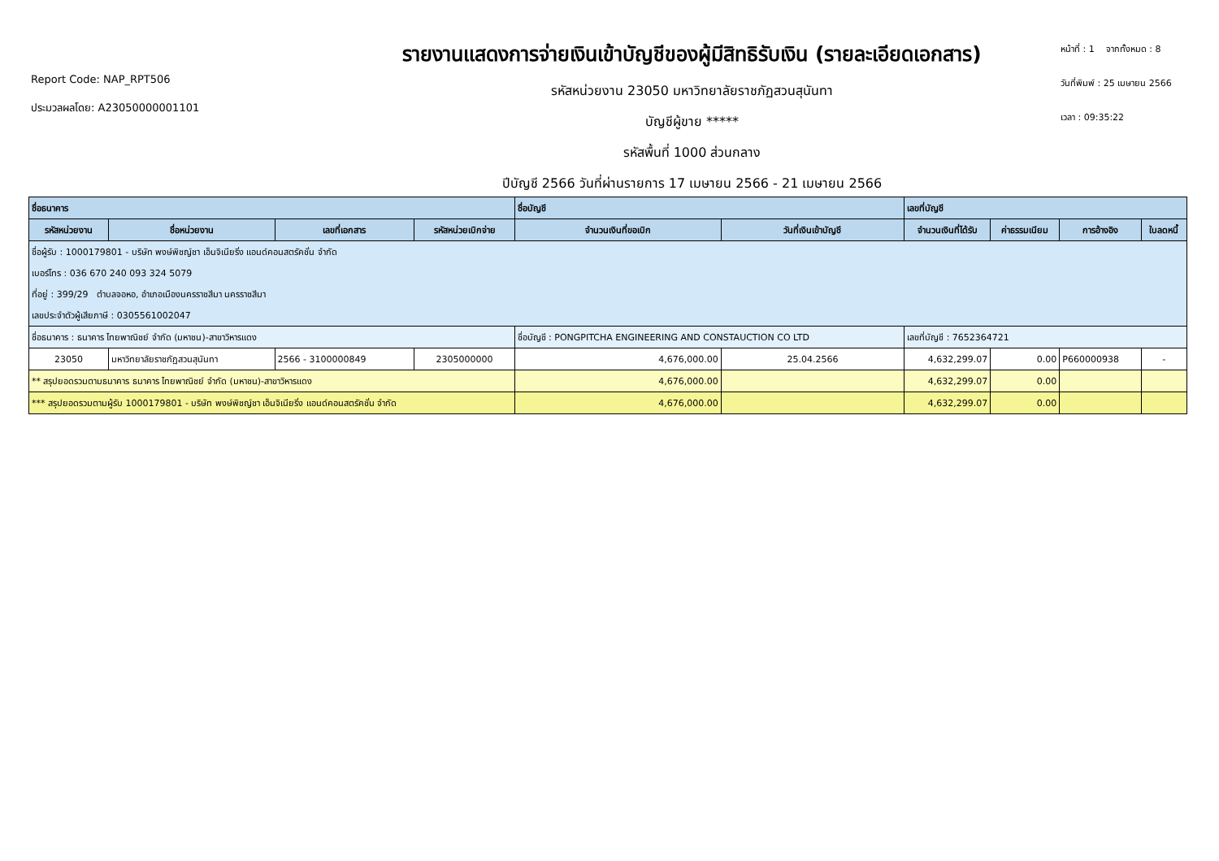Report Code: NAP_RPT506
ประมวลผลโดย: A23050000001101
รายงานแสดงการจ่ายเงินเข้าบัญชีของผู้มีสิทธิรับเงิน (รายละเอียดเอกสาร)
รหัสหน่วยงาน 23050 มหาวิทยาลัยราชภัฏสวนสุนันทา
บัญชีผู้ขาย *****
รหัสพื้นที่ 1000 ส่วนกลาง
ปีบัญชี 2566 วันที่ผ่านรายการ 17 เมษายน 2566 - 21 เมษายน 2566
หน้าที่ : 1 จากทั้งหมด : 8
วันที่พิมพ์ : 25 เมษายน 2566
เวลา : 09:35:22
| ชื่อธนาคาร | | | | ชื่อบัญชี | | เลขที่บัญชี | | | |
| --- | --- | --- | --- | --- | --- | --- | --- | --- | --- |
| รหัสหน่วยงาน | ชื่อหน่วยงาน | เลขที่เอกสาร | รหัสหน่วยเบิกจ่าย | จำนวนเงินที่ขอเบิก | วันที่เงินเข้าบัญชี | จำนวนเงินที่ได้รับ | ค่าธรรมเนียม | การอ้างอิง | ใบลดหนี้ |
| ชื่อผู้รับ : 1000179801 - บริษัท พงษ์พิชญ์ชา เอ็นจิเนียริ่ง แอนด์คอนสตรัคชั่น จำกัด | | | | | | | | | |
| เบอร์โทร : 036 670 240 093 324 5079 | | | | | | | | | |
| ที่อยู่ : 399/29 ตำบลจอหอ, อำเภอเมืองนครราชสีมา นครราชสีมา | | | | | | | | | |
| เลขประจำตัวผู้เสียภาษี : 0305561002047 | | | | | | | | | |
| ชื่อธนาคาร : ธนาคาร ไทยพาณิชย์ จำกัด (มหาชน)-สาขาวิหารแดง | | | | ชื่อบัญชี : PONGPITCHA ENGINEERING AND CONSTAUCTION CO LTD | | เลขที่บัญชี : 7652364721 | | | |
| 23050 | มหาวิทยาลัยราชภัฏสวนสุนันทา | 2566 - 3100000849 | 2305000000 | 4,676,000.00 | 25.04.2566 | 4,632,299.07 | 0.00 | P660000938 | - |
| ** สรุปยอดรวมตามธนาคาร ธนาคาร ไทยพาณิชย์ จำกัด (มหาชน)-สาขาวิหารแดง | | | | 4,676,000.00 | | 4,632,299.07 | 0.00 | | |
| *** สรุปยอดรวมตามผู้รับ 1000179801 - บริษัท พงษ์พิชญ์ชา เอ็นจิเนียริ่ง แอนด์คอนสตรัคชั่น จำกัด | | | | 4,676,000.00 | | 4,632,299.07 | 0.00 | | |